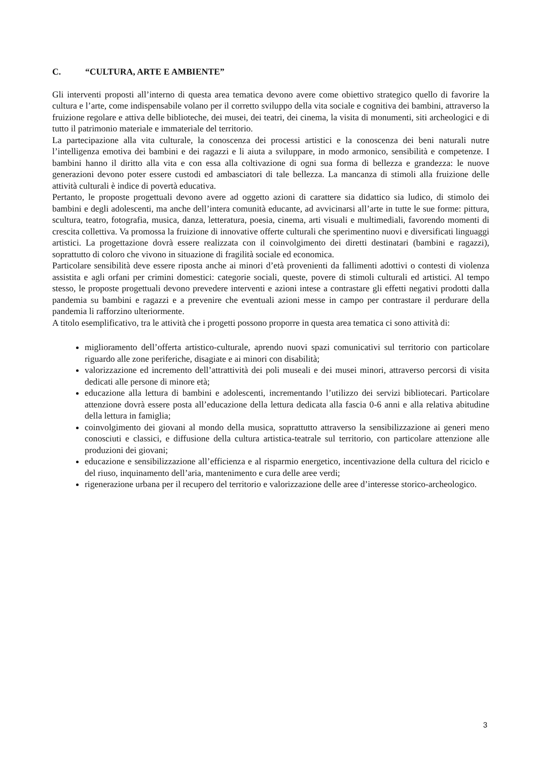C. “CULTURA, ARTE E AMBIENTE”
Gli interventi proposti all’interno di questa area tematica devono avere come obiettivo strategico quello di favorire la cultura e l’arte, come indispensabile volano per il corretto sviluppo della vita sociale e cognitiva dei bambini, attraverso la fruizione regolare e attiva delle biblioteche, dei musei, dei teatri, dei cinema, la visita di monumenti, siti archeologici e di tutto il patrimonio materiale e immateriale del territorio.
La partecipazione alla vita culturale, la conoscenza dei processi artistici e la conoscenza dei beni naturali nutre l’intelligenza emotiva dei bambini e dei ragazzi e li aiuta a sviluppare, in modo armonico, sensibilità e competenze. I bambini hanno il diritto alla vita e con essa alla coltivazione di ogni sua forma di bellezza e grandezza: le nuove generazioni devono poter essere custodi ed ambasciatori di tale bellezza. La mancanza di stimoli alla fruizione delle attività culturali è indice di povertà educativa.
Pertanto, le proposte progettuali devono avere ad oggetto azioni di carattere sia didattico sia ludico, di stimolo dei bambini e degli adolescenti, ma anche dell’intera comunità educante, ad avvicinarsi all’arte in tutte le sue forme: pittura, scultura, teatro, fotografia, musica, danza, letteratura, poesia, cinema, arti visuali e multimediali, favorendo momenti di crescita collettiva. Va promossa la fruizione di innovative offerte culturali che sperimentino nuovi e diversificati linguaggi artistici. La progettazione dovrà essere realizzata con il coinvolgimento dei diretti destinatari (bambini e ragazzi), soprattutto di coloro che vivono in situazione di fragilità sociale ed economica.
Particolare sensibilità deve essere riposta anche ai minori d’età provenienti da fallimenti adottivi o contesti di violenza assistita e agli orfani per crimini domestici: categorie sociali, queste, povere di stimoli culturali ed artistici. Al tempo stesso, le proposte progettuali devono prevedere interventi e azioni intese a contrastare gli effetti negativi prodotti dalla pandemia su bambini e ragazzi e a prevenire che eventuali azioni messe in campo per contrastare il perdurare della pandemia li rafforzino ulteriormente.
A titolo esemplificativo, tra le attività che i progetti possono proporre in questa area tematica ci sono attività di:
miglioramento dell’offerta artistico-culturale, aprendo nuovi spazi comunicativi sul territorio con particolare riguardo alle zone periferiche, disagiate e ai minori con disabilità;
valorizzazione ed incremento dell’attrattività dei poli museali e dei musei minori, attraverso percorsi di visita dedicati alle persone di minore età;
educazione alla lettura di bambini e adolescenti, incrementando l’utilizzo dei servizi bibliotecari. Particolare attenzione dovrà essere posta all’educazione della lettura dedicata alla fascia 0-6 anni e alla relativa abitudine della lettura in famiglia;
coinvolgimento dei giovani al mondo della musica, soprattutto attraverso la sensibilizzazione ai generi meno conosciuti e classici, e diffusione della cultura artistica-teatrale sul territorio, con particolare attenzione alle produzioni dei giovani;
educazione e sensibilizzazione all’efficienza e al risparmio energetico, incentivazione della cultura del riciclo e del riuso, inquinamento dell’aria, mantenimento e cura delle aree verdi;
rigenerazione urbana per il recupero del territorio e valorizzazione delle aree d’interesse storico-archeologico.
3